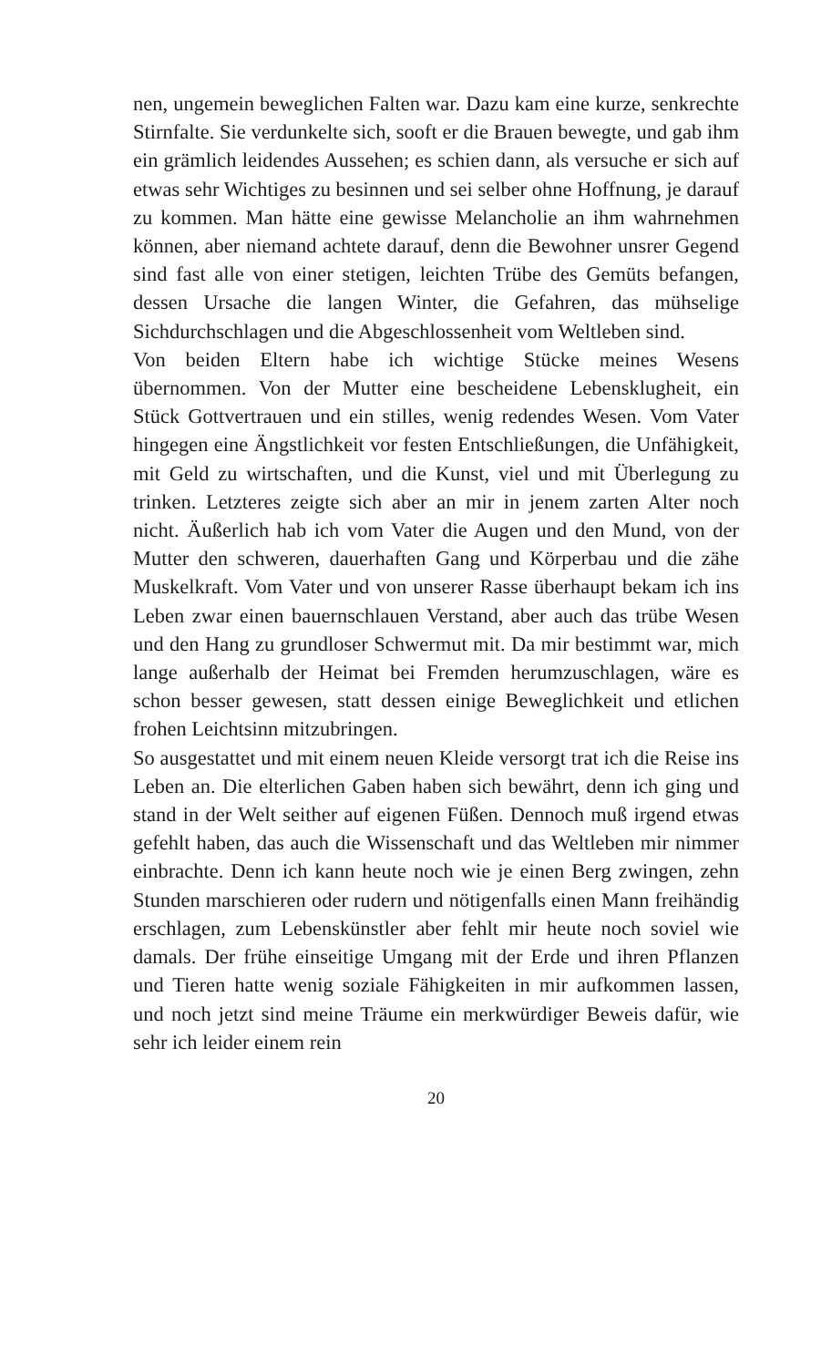nen, ungemein beweglichen Falten war. Dazu kam eine kurze, senkrechte Stirnfalte. Sie verdunkelte sich, sooft er die Brauen bewegte, und gab ihm ein grämlich leidendes Aussehen; es schien dann, als versuche er sich auf etwas sehr Wichtiges zu besinnen und sei selber ohne Hoffnung, je darauf zu kommen. Man hätte eine gewisse Melancholie an ihm wahrnehmen können, aber niemand achtete darauf, denn die Bewohner unsrer Gegend sind fast alle von einer stetigen, leichten Trübe des Gemüts befangen, dessen Ursache die langen Winter, die Gefahren, das mühselige Sichdurchschlagen und die Abgeschlossenheit vom Weltleben sind.
Von beiden Eltern habe ich wichtige Stücke meines Wesens übernommen. Von der Mutter eine bescheidene Lebensklugheit, ein Stück Gottvertrauen und ein stilles, wenig redendes Wesen. Vom Vater hingegen eine Ängstlichkeit vor festen Entschließungen, die Unfähigkeit, mit Geld zu wirtschaften, und die Kunst, viel und mit Überlegung zu trinken. Letzteres zeigte sich aber an mir in jenem zarten Alter noch nicht. Äußerlich hab ich vom Vater die Augen und den Mund, von der Mutter den schweren, dauerhaften Gang und Körperbau und die zähe Muskelkraft. Vom Vater und von unserer Rasse überhaupt bekam ich ins Leben zwar einen bauernschlauen Verstand, aber auch das trübe Wesen und den Hang zu grundloser Schwermut mit. Da mir bestimmt war, mich lange außerhalb der Heimat bei Fremden herumzuschlagen, wäre es schon besser gewesen, statt dessen einige Beweglichkeit und etlichen frohen Leichtsinn mitzubringen.
So ausgestattet und mit einem neuen Kleide versorgt trat ich die Reise ins Leben an. Die elterlichen Gaben haben sich bewährt, denn ich ging und stand in der Welt seither auf eigenen Füßen. Dennoch muß irgend etwas gefehlt haben, das auch die Wissenschaft und das Weltleben mir nimmer einbrachte. Denn ich kann heute noch wie je einen Berg zwingen, zehn Stunden marschieren oder rudern und nötigenfalls einen Mann freihändig erschlagen, zum Lebenskünstler aber fehlt mir heute noch soviel wie damals. Der frühe einseitige Umgang mit der Erde und ihren Pflanzen und Tieren hatte wenig soziale Fähigkeiten in mir aufkommen lassen, und noch jetzt sind meine Träume ein merkwürdiger Beweis dafür, wie sehr ich leider einem rein
20